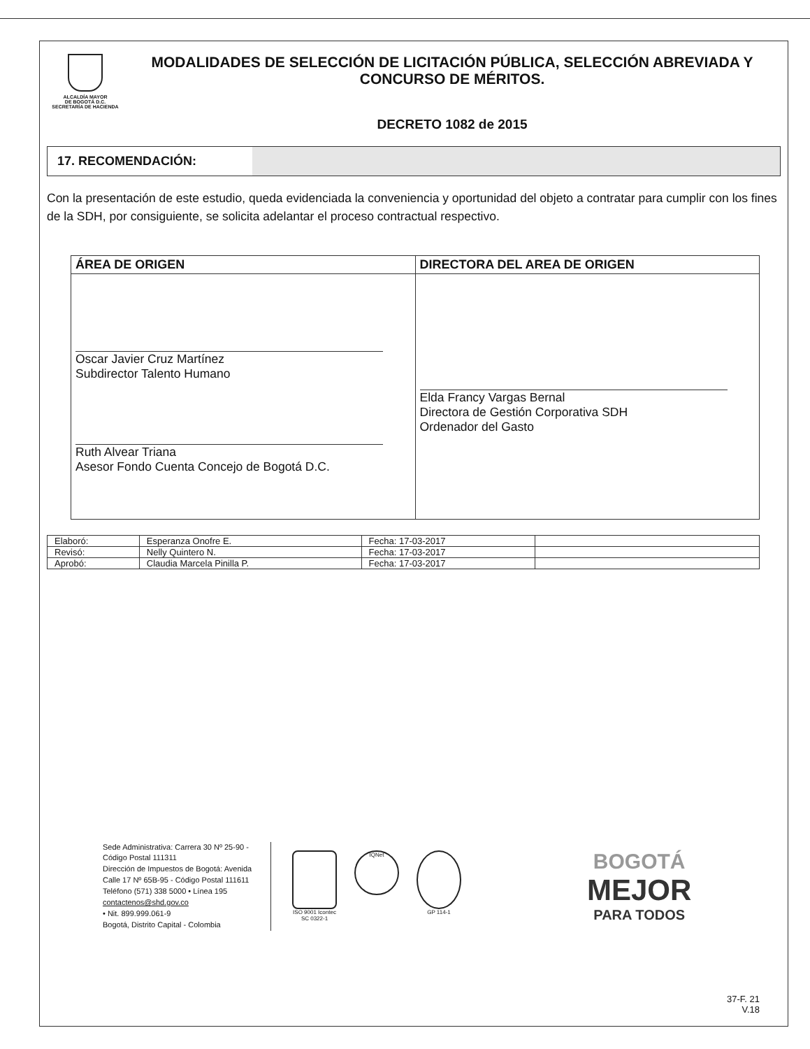ALCALDÍA MAYOR
DE BOGOTÁ D.C.
SECRETARÍA DE HACIENDA
MODALIDADES DE SELECCIÓN DE LICITACIÓN PÚBLICA, SELECCIÓN ABREVIADA Y CONCURSO DE MÉRITOS.
DECRETO 1082 de 2015
17. RECOMENDACIÓN:
Con la presentación de este estudio, queda evidenciada la conveniencia y oportunidad del objeto a contratar para cumplir con los fines de la SDH, por consiguiente, se solicita adelantar el proceso contractual respectivo.
| ÁREA DE ORIGEN | DIRECTORA DEL AREA DE ORIGEN |
| --- | --- |
| Oscar Javier Cruz Martínez Subdirector Talento Humano Ruth Alvear Triana Asesor Fondo Cuenta Concejo de Bogotá D.C. | Elda Francy Vargas Bernal Directora de Gestión Corporativa SDH Ordenador del Gasto |
| Elaboró: | Esperanza Onofre E. | Fecha: 17-03-2017 | |
| Revisó: | Nelly Quintero N. | Fecha: 17-03-2017 | |
| Aprobó: | Claudia Marcela Pinilla P. | Fecha: 17-03-2017 | |
Sede Administrativa: Carrera 30 Nº 25-90 - Código Postal 111311
Dirección de Impuestos de Bogotá: Avenida Calle 17 Nº 65B-95 - Código Postal 111611
Teléfono (571) 338 5000 • Línea 195
contactenos@shd.gov.co
• Nit. 899.999.061-9
Bogotá, Distrito Capital - Colombia
ISO 9001 Icontec
SC 0322-1
IQNet
GP 114-1
BOGOTÁ
MEJOR
PARA TODOS
37-F. 21
V.18